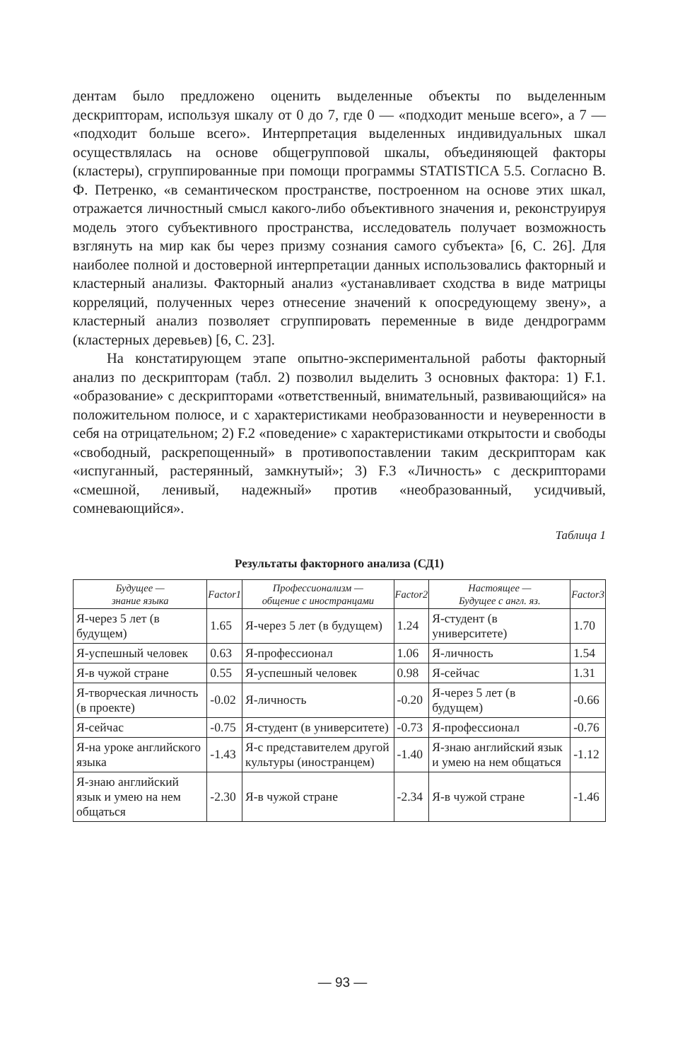дентам было предложено оценить выделенные объекты по выделенным дескрипторам, используя шкалу от 0 до 7, где 0 — «подходит меньше всего», а 7 — «подходит больше всего». Интерпретация выделенных индивидуальных шкал осуществлялась на основе общегрупповой шкалы, объединяющей факторы (кластеры), сгруппированные при помощи программы STATISTICA 5.5. Согласно В. Ф. Петренко, «в семантическом пространстве, построенном на основе этих шкал, отражается личностный смысл какого-либо объективного значения и, реконструируя модель этого субъективного пространства, исследователь получает возможность взглянуть на мир как бы через призму сознания самого субъекта» [6, С. 26]. Для наиболее полной и достоверной интерпретации данных использовались факторный и кластерный анализы. Факторный анализ «устанавливает сходства в виде матрицы корреляций, полученных через отнесение значений к опосредующему звену», а кластерный анализ позволяет сгруппировать переменные в виде дендрограмм (кластерных деревьев) [6, С. 23].
На констатирующем этапе опытно-экспериментальной работы факторный анализ по дескрипторам (табл. 2) позволил выделить 3 основных фактора: 1) F.1. «образование» с дескрипторами «ответственный, внимательный, развивающийся» на положительном полюсе, и с характеристиками необразованности и неуверенности в себя на отрицательном; 2) F.2 «поведение» с характеристиками открытости и свободы «свободный, раскрепощенный» в противопоставлении таким дескрипторам как «испуганный, растерянный, замкнутый»; 3) F.3 «Личность» с дескрипторами «смешной, ленивый, надежный» против «необразованный, усидчивый, сомневающийся».
Таблица 1
Результаты факторного анализа (СД1)
| Будущее — знание языка | Factor1 | Профессионализм — общение с иностранцами | Factor2 | Настоящее — Будущее с англ. яз. | Factor3 |
| --- | --- | --- | --- | --- | --- |
| Я-через 5 лет (в будущем) | 1.65 | Я-через 5 лет (в будущем) | 1.24 | Я-студент (в университете) | 1.70 |
| Я-успешный человек | 0.63 | Я-профессионал | 1.06 | Я-личность | 1.54 |
| Я-в чужой стране | 0.55 | Я-успешный человек | 0.98 | Я-сейчас | 1.31 |
| Я-творческая личность (в проекте) | -0.02 | Я-личность | -0.20 | Я-через 5 лет (в будущем) | -0.66 |
| Я-сейчас | -0.75 | Я-студент (в университете) | -0.73 | Я-профессионал | -0.76 |
| Я-на уроке английского языка | -1.43 | Я-с представителем другой культуры (иностранцем) | -1.40 | Я-знаю английский язык и умею на нем общаться | -1.12 |
| Я-знаю английский язык и умею на нем общаться | -2.30 | Я-в чужой стране | -2.34 | Я-в чужой стране | -1.46 |
— 93 —